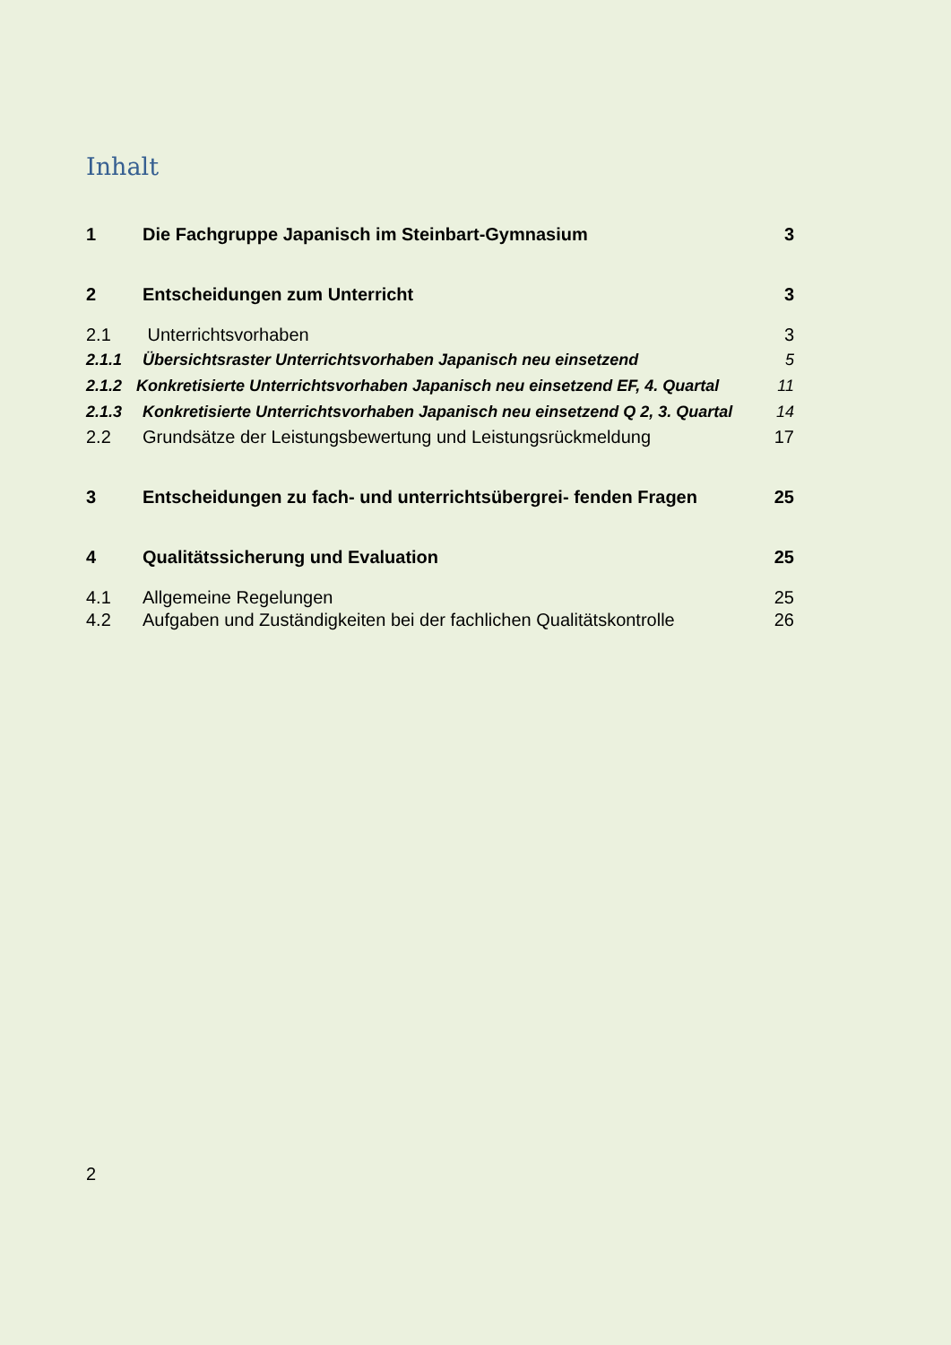Inhalt
1 Die Fachgruppe Japanisch im Steinbart-Gymnasium 3
2 Entscheidungen zum Unterricht 3
2.1 Unterrichtsvorhaben 3
2.1.1 Übersichtsraster Unterrichtsvorhaben Japanisch neu einsetzend 5
2.1.2 Konkretisierte Unterrichtsvorhaben Japanisch neu einsetzend EF, 4. Quartal 11
2.1.3 Konkretisierte Unterrichtsvorhaben Japanisch neu einsetzend Q 2, 3. Quartal 14
2.2 Grundsätze der Leistungsbewertung und Leistungsrückmeldung 17
3 Entscheidungen zu fach- und unterrichtsübergrei- fenden Fragen 25
4 Qualitätssicherung und Evaluation 25
4.1 Allgemeine Regelungen 25
4.2 Aufgaben und Zuständigkeiten bei der fachlichen Qualitätskontrolle 26
2